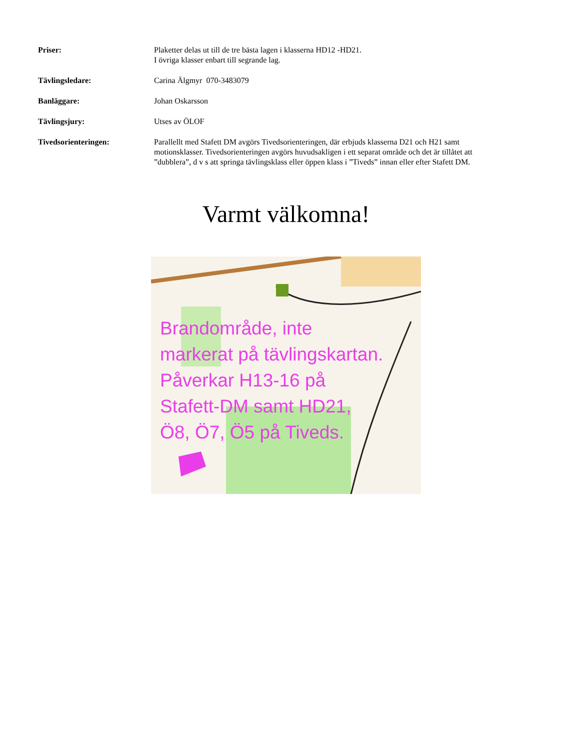Priser: Plaketter delas ut till de tre bästa lagen i klasserna HD12 -HD21.
I övriga klasser enbart till segrande lag.
Tävlingsledare: Carina Älgmyr 070-3483079
Banläggare: Johan Oskarsson
Tävlingsjury: Utses av ÖLOF
Tivedsorienteringen: Parallellt med Stafett DM avgörs Tivedsorienteringen, där erbjuds klasserna D21 och H21 samt motionsklasser. Tivedsorienteringen avgörs huvudsakligen i ett separat område och det är tillåtet att ”dubblera”, d v s att springa tävlingsklass eller öppen klass i ”Tiveds” innan eller efter Stafett DM.
Varmt välkomna!
Brandområde, inte
markerat på tävlingskartan.
Påverkar H13-16 på
Stafett-DM samt HD21,
Ö8, Ö7, Ö5 på Tiveds.